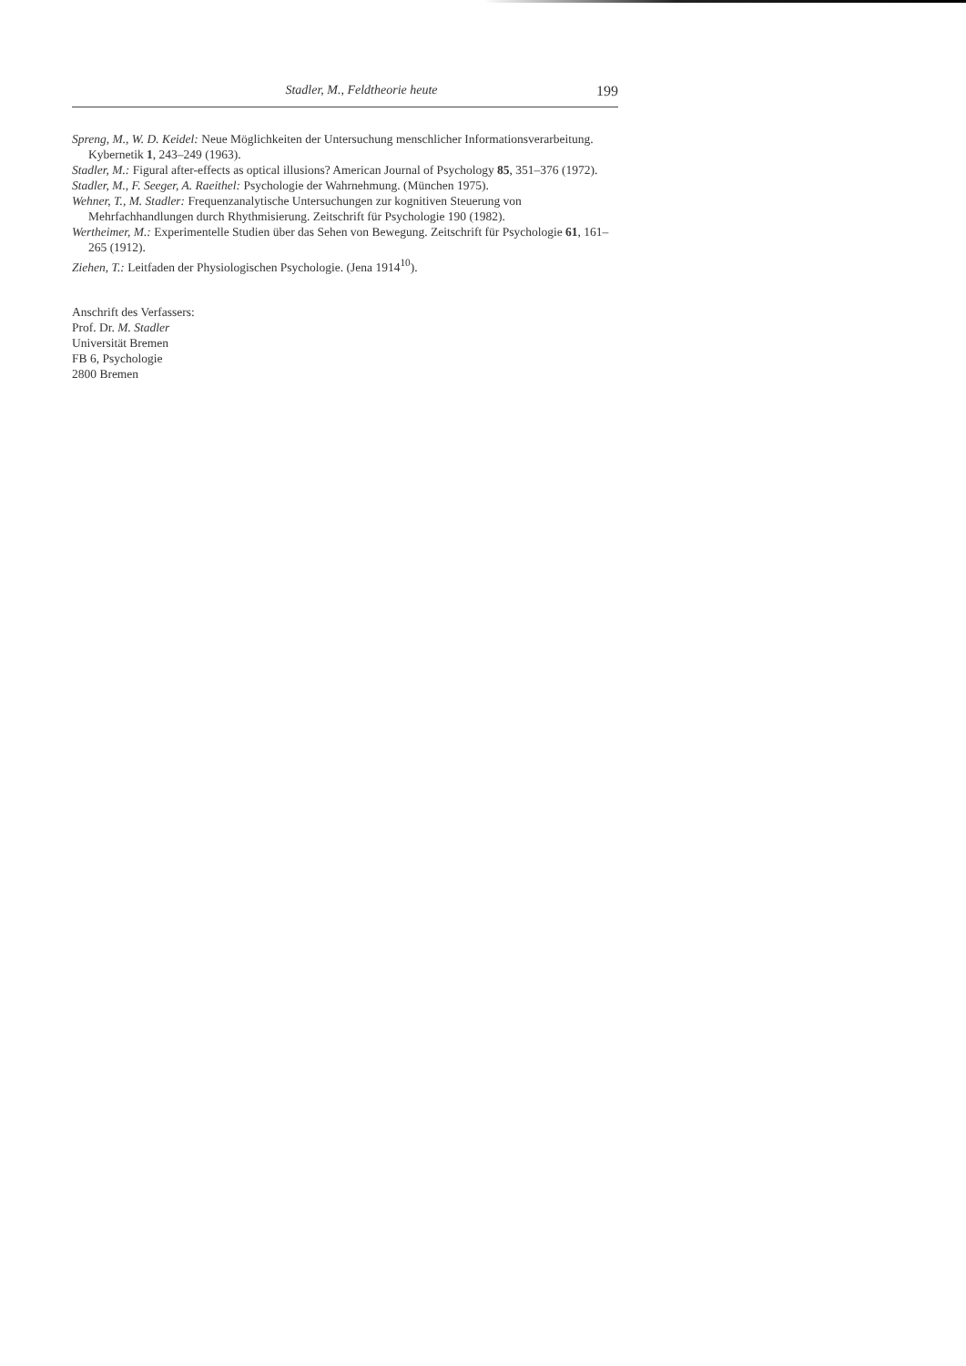Stadler, M., Feldtheorie heute 199
Spreng, M., W. D. Keidel: Neue Möglichkeiten der Untersuchung menschlicher Informationsverarbeitung. Kybernetik 1, 243–249 (1963).
Stadler, M.: Figural after-effects as optical illusions? American Journal of Psychology 85, 351–376 (1972).
Stadler, M., F. Seeger, A. Raeithel: Psychologie der Wahrnehmung. (München 1975).
Wehner, T., M. Stadler: Frequenzanalytische Untersuchungen zur kognitiven Steuerung von Mehrfachhandlungen durch Rhythmisierung. Zeitschrift für Psychologie 190 (1982).
Wertheimer, M.: Experimentelle Studien über das Sehen von Bewegung. Zeitschrift für Psychologie 61, 161–265 (1912).
Ziehen, T.: Leitfaden der Physiologischen Psychologie. (Jena 1914<sup>10</sup>).
Anschrift des Verfassers:
Prof. Dr. M. Stadler
Universität Bremen
FB 6, Psychologie
2800 Bremen